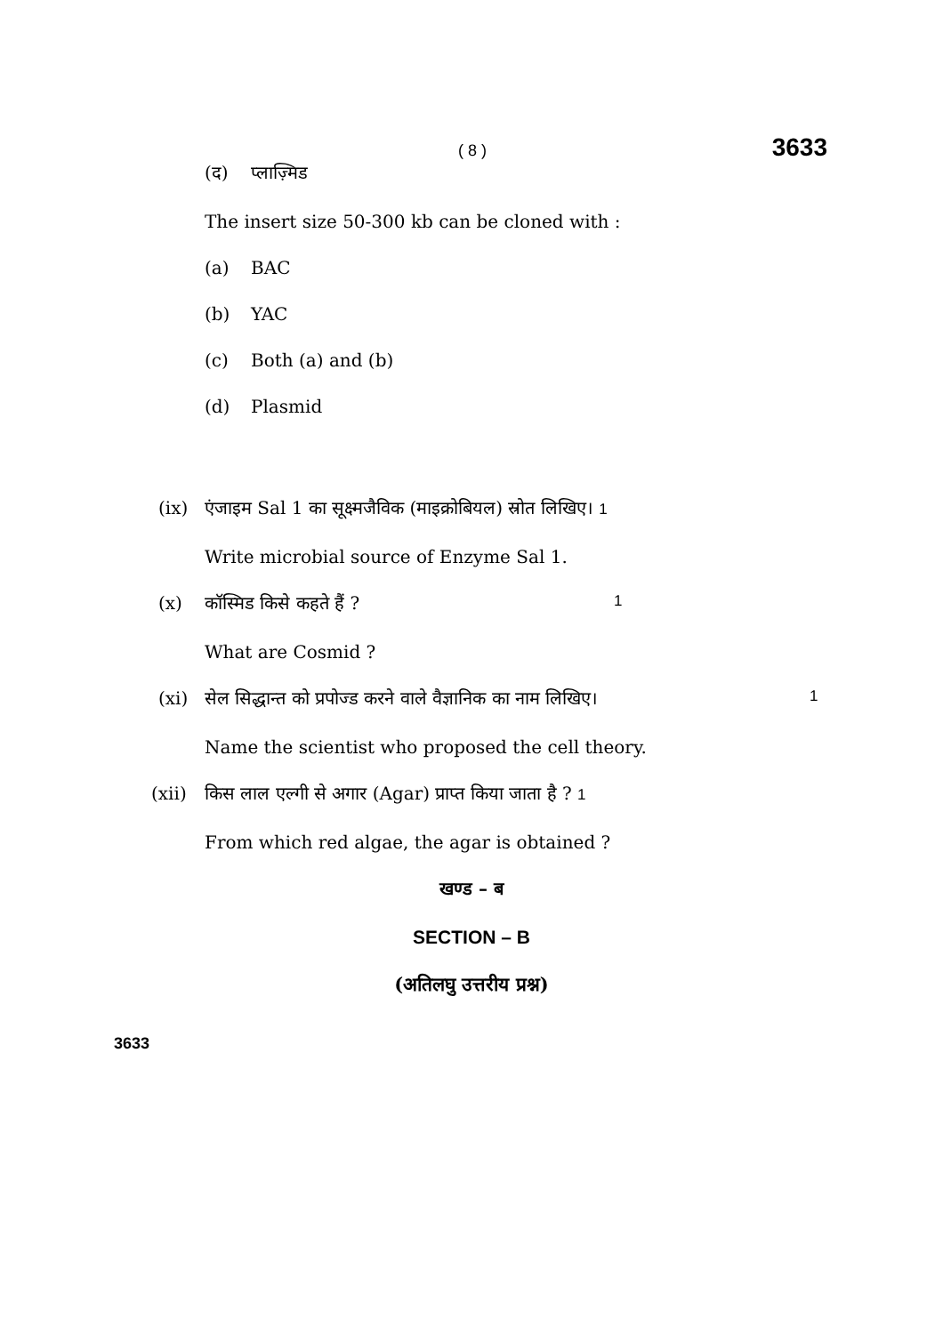( 8 ) 3633
(द) प्लाज़्मिड
The insert size 50-300 kb can be cloned with :
(a) BAC
(b) YAC
(c) Both (a) and (b)
(d) Plasmid
(ix) एंजाइम Sal 1 का सूक्ष्मजैविक (माइक्रोबियल) स्रोत लिखिए। 1
Write microbial source of Enzyme Sal 1.
(x) कॉस्मिड किसे कहते हैं ? 1
What are Cosmid ?
(xi) सेल सिद्धान्त को प्रपोज्ड करने वाले वैज्ञानिक का नाम लिखिए। 1
Name the scientist who proposed the cell theory.
(xii) किस लाल एल्गी से अगार (Agar) प्राप्त किया जाता है ? 1
From which red algae, the agar is obtained ?
खण्ड – ब
SECTION – B
(अतिलघु उत्तरीय प्रश्न)
3633